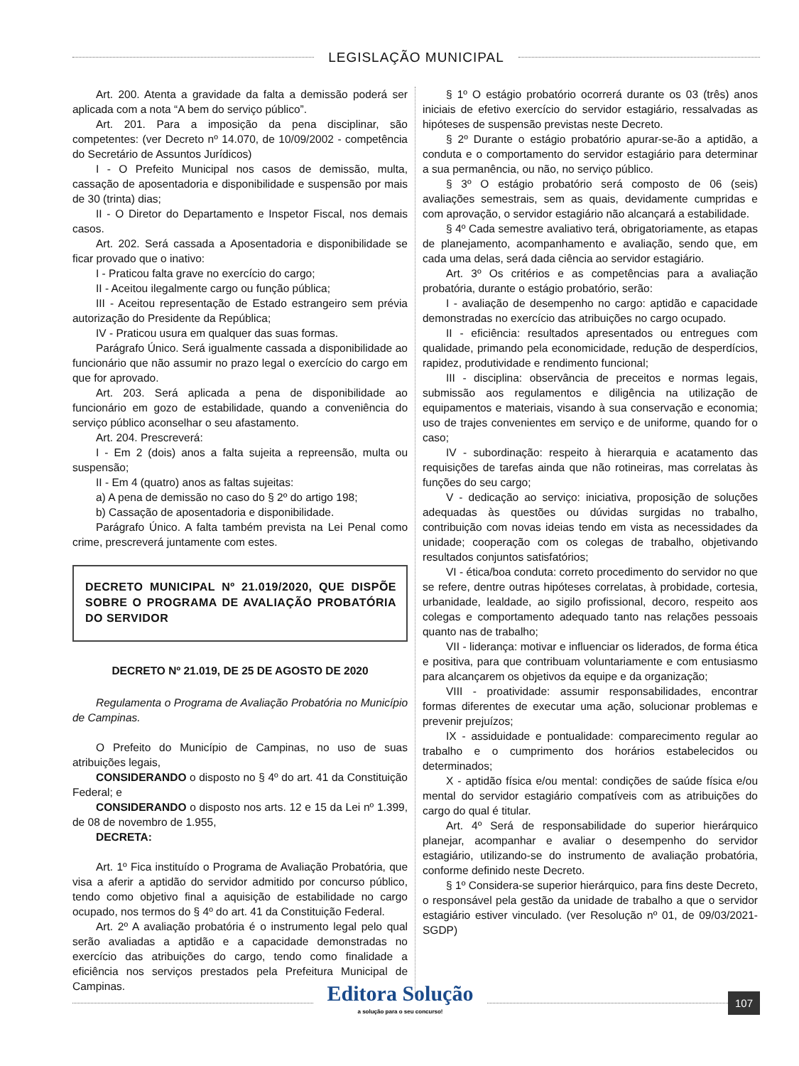LEGISLAÇÃO MUNICIPAL
Art. 200. Atenta a gravidade da falta a demissão poderá ser aplicada com a nota “A bem do serviço público”.
Art. 201. Para a imposição da pena disciplinar, são competentes: (ver Decreto nº 14.070, de 10/09/2002 - competência do Secretário de Assuntos Jurídicos)
I - O Prefeito Municipal nos casos de demissão, multa, cassação de aposentadoria e disponibilidade e suspensão por mais de 30 (trinta) dias;
II - O Diretor do Departamento e Inspetor Fiscal, nos demais casos.
Art. 202. Será cassada a Aposentadoria e disponibilidade se ficar provado que o inativo:
I - Praticou falta grave no exercício do cargo;
II - Aceitou ilegalmente cargo ou função pública;
III - Aceitou representação de Estado estrangeiro sem prévia autorização do Presidente da República;
IV - Praticou usura em qualquer das suas formas.
Parágrafo Único. Será igualmente cassada a disponibilidade ao funcionário que não assumir no prazo legal o exercício do cargo em que for aprovado.
Art. 203. Será aplicada a pena de disponibilidade ao funcionário em gozo de estabilidade, quando a conveniência do serviço público aconselhar o seu afastamento.
Art. 204. Prescreverá:
I - Em 2 (dois) anos a falta sujeita a repreensão, multa ou suspensão;
II - Em 4 (quatro) anos as faltas sujeitas:
a) A pena de demissão no caso do § 2º do artigo 198;
b) Cassação de aposentadoria e disponibilidade.
Parágrafo Único. A falta também prevista na Lei Penal como crime, prescreverá juntamente com estes.
DECRETO MUNICIPAL Nº 21.019/2020, QUE DISPÕE SOBRE O PROGRAMA DE AVALIAÇÃO PROBATÓRIA DO SERVIDOR
DECRETO Nº 21.019, DE 25 DE AGOSTO DE 2020
Regulamenta o Programa de Avaliação Probatória no Município de Campinas.
O Prefeito do Município de Campinas, no uso de suas atribuições legais,
CONSIDERANDO o disposto no § 4º do art. 41 da Constituição Federal; e
CONSIDERANDO o disposto nos arts. 12 e 15 da Lei nº 1.399, de 08 de novembro de 1.955,
DECRETA:
Art. 1º Fica instituído o Programa de Avaliação Probatória, que visa a aferir a aptidão do servidor admitido por concurso público, tendo como objetivo final a aquisição de estabilidade no cargo ocupado, nos termos do § 4º do art. 41 da Constituição Federal.
Art. 2º A avaliação probatória é o instrumento legal pelo qual serão avaliadas a aptidão e a capacidade demonstradas no exercício das atribuições do cargo, tendo como finalidade a eficiência nos serviços prestados pela Prefeitura Municipal de Campinas.
§ 1º O estágio probatório ocorrerá durante os 03 (três) anos iniciais de efetivo exercício do servidor estagiário, ressalvadas as hipóteses de suspensão previstas neste Decreto.
§ 2º Durante o estágio probatório apurar-se-ão a aptidão, a conduta e o comportamento do servidor estagiário para determinar a sua permanência, ou não, no serviço público.
§ 3º O estágio probatório será composto de 06 (seis) avaliações semestrais, sem as quais, devidamente cumpridas e com aprovação, o servidor estagiário não alcançará a estabilidade.
§ 4º Cada semestre avaliativo terá, obrigatoriamente, as etapas de planejamento, acompanhamento e avaliação, sendo que, em cada uma delas, será dada ciência ao servidor estagiário.
Art. 3º Os critérios e as competências para a avaliação probatória, durante o estágio probatório, serão:
I - avaliação de desempenho no cargo: aptidão e capacidade demonstradas no exercício das atribuições no cargo ocupado.
II - eficiência: resultados apresentados ou entregues com qualidade, primando pela economicidade, redução de desperdícios, rapidez, produtividade e rendimento funcional;
III - disciplina: observância de preceitos e normas legais, submissão aos regulamentos e diligência na utilização de equipamentos e materiais, visando à sua conservação e economia; uso de trajes convenientes em serviço e de uniforme, quando for o caso;
IV - subordinação: respeito à hierarquia e acatamento das requisições de tarefas ainda que não rotineiras, mas correlatas às funções do seu cargo;
V - dedicação ao serviço: iniciativa, proposição de soluções adequadas às questões ou dúvidas surgidas no trabalho, contribuição com novas ideias tendo em vista as necessidades da unidade; cooperação com os colegas de trabalho, objetivando resultados conjuntos satisfatórios;
VI - ética/boa conduta: correto procedimento do servidor no que se refere, dentre outras hipóteses correlatas, à probidade, cortesia, urbanidade, lealdade, ao sigilo profissional, decoro, respeito aos colegas e comportamento adequado tanto nas relações pessoais quanto nas de trabalho;
VII - liderança: motivar e influenciar os liderados, de forma ética e positiva, para que contribuam voluntariamente e com entusiasmo para alcançarem os objetivos da equipe e da organização;
VIII - proatividade: assumir responsabilidades, encontrar formas diferentes de executar uma ação, solucionar problemas e prevenir prejuízos;
IX - assiduidade e pontualidade: comparecimento regular ao trabalho e o cumprimento dos horários estabelecidos ou determinados;
X - aptidão física e/ou mental: condições de saúde física e/ou mental do servidor estagiário compatíveis com as atribuições do cargo do qual é titular.
Art. 4º Será de responsabilidade do superior hierárquico planejar, acompanhar e avaliar o desempenho do servidor estagiário, utilizando-se do instrumento de avaliação probatória, conforme definido neste Decreto.
§ 1º Considera-se superior hierárquico, para fins deste Decreto, o responsável pela gestão da unidade de trabalho a que o servidor estagiário estiver vinculado. (ver Resolução nº 01, de 09/03/2021-SGDP)
Editora Solução
a solução para o seu concurso!
107